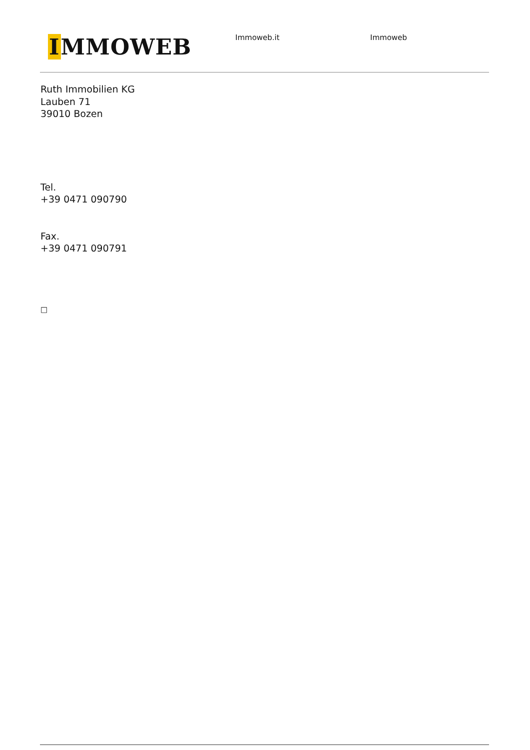IMMOWEB
Immoweb.it Immoweb
Ruth Immobilien KG
Lauben 71
39010 Bozen
Tel.
+39 0471 090790
Fax.
+39 0471 090791
□